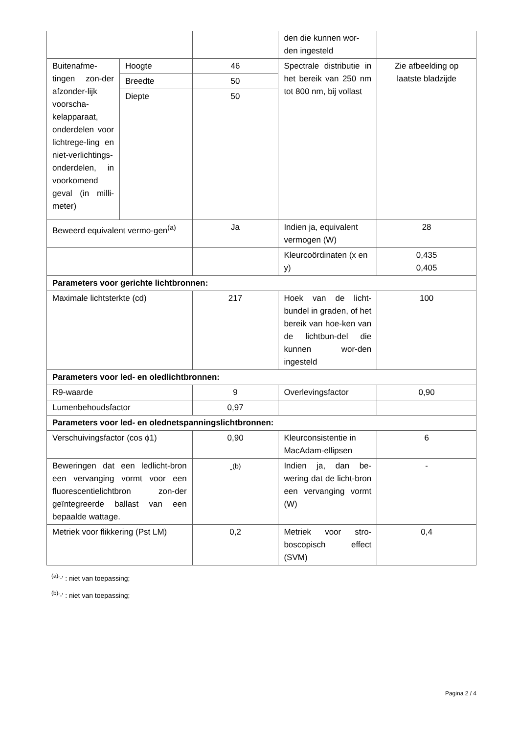| | | | den die kunnen wor-den ingesteld | |
| Buitenafme-tingen zon-der afzonder-lijk voorscha-kelapparaat, onderdelen voor lichtrege-ling en niet-verlichtings-onderdelen, in voorkomend geval (in milli-meter) | Hoogte | 46 | Spectrale distributie in het bereik van 250 nm tot 800 nm, bij vollast | Zie afbeelding op laatste bladzijde |
| | Breedte | 50 | | |
| | Diepte | 50 | | |
| Beweerd equivalent vermo-gen<sup>(a)</sup> | | Ja | Indien ja, equivalent vermogen (W) | 28 |
| | | | Kleurcoördinaten (x en y) | 0,435 0,405 |
| Parameters voor gerichte lichtbronnen: | | | | |
| Maximale lichtsterkte (cd) | | 217 | Hoek van de licht-bundel in graden, of het bereik van hoe-ken van de lichtbun-del die kunnen wor-den ingesteld | 100 |
| Parameters voor led- en oledlichtbronnen: | | | | |
| R9-waarde | | 9 | Overlevingsfactor | 0,90 |
| Lumenbehoudsfactor | | 0,97 | | |
| Parameters voor led- en olednetspanningslichtbronnen: | | | | |
| Verschuivingsfactor (cos ϕ1) | | 0,90 | Kleurconsistentie in MacAdam-ellipsen | 6 |
| Beweringen dat een ledlicht-bron een vervanging vormt voor een fluorescentielichtbron zon-der geïntegreerde ballast van een bepaalde wattage. | | -<sup>(b)</sup> | Indien ja, dan be-wering dat de licht-bron een vervanging vormt (W) | - |
| Metriek voor flikkering (Pst LM) | | 0,2 | Metriek voor stro-boscopisch effect (SVM) | 0,4 |
<sup>(a)</sup> '-' : niet van toepassing;
<sup>(b)</sup> '-' : niet van toepassing;
Pagina 2 / 4